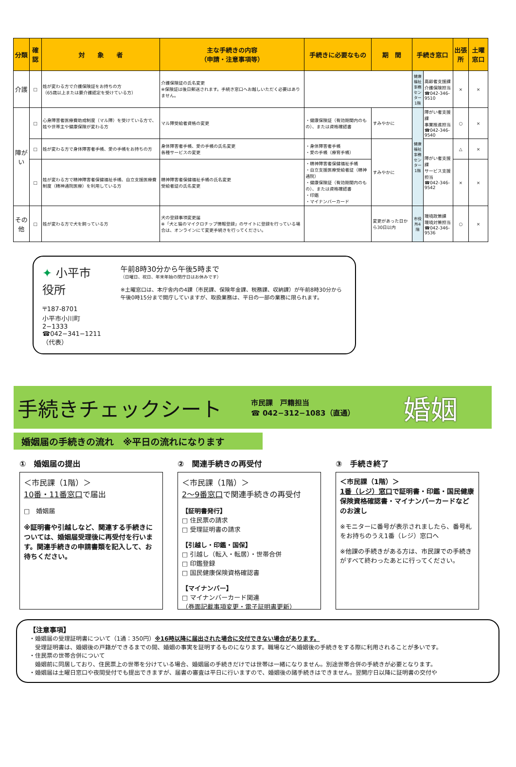| 分類 | 確認 | 対 象 者 | 主な手続きの内容 （申請・注意事項等） | 手続きに必要なもの | 期 間 | 手続き窓口 | | 出張所 | 土曜窓口 |
| --- | --- | --- | --- | --- | --- | --- | --- | --- | --- |
| 介護 | □ | 姓が変わる方で介護保険証をお持ちの方 （65歳以上または要介護認定を受けている方） | 介護保険証の氏名変更 ※保険証は後日郵送されます。手続き窓口へお越しいただく必要はありません。 | | | 健康福祉事務センター1階 | 高齢者支援課 介護保険担当 ☎042-346-9510 | × | × |
| 障がい | □ | 心身障害者医療費助成制度（マル障）を受けている方で、姓や世帯主や健康保険が変わる方 | マル障受給者資格の変更 | ・健康保険証（有効期間内のもの）、または資格確認書 | すみやかに | 健康福祉事務センター1階 | 障がい者支援課 事業推進担当 ☎042-346-9540 | ○ | × |
| | □ | 姓が変わる方で身体障害者手帳、愛の手帳をお持ちの方 | 身体障害者手帳、愛の手帳の氏名変更 各種サービスの変更 | ・身体障害者手帳 ・愛の手帳（療育手帳） | すみやかに | | 障がい者支援課 サービス支援担当 ☎042-346-9542 | △ | × |
| | □ | 姓が変わる方で精神障害者保健福祉手帳、自立支援医療費制度（精神通院医療）を利用している方 | 精神障害者保健福祉手帳の氏名変更 受給者証の氏名変更 | ・精神障害者保健福祉手帳 ・自立支援医療受給者証（精神通院） ・健康保険証（有効期間内のもの）、または資格確認書 ・印鑑 ・マイナンバーカード | | | | × | × |
| その他 | □ | 姓が変わる方で犬を飼っている方 | 犬の登録事項変更届 ※「犬と猫のマイクロチップ情報登録」のサイトに登録を行っている場合は、オンラインにて変更手続きを行ってください。 | | 変更があった日から30日以内 | 市役所4階 | 環境政策課 環境対策担当 ☎042-346-9536 | ○ | × |
✦ 小平市役所
〒187-8701
小平市小川町2−1333
☎042−341−1211（代表）
午前8時30分から午後5時まで
（日曜日、祝日、年末年始の閉庁日はお休みです）
※土曜窓口は、本庁舎内の4課（市民課、保険年金課、税務課、収納課）が午前8時30分から午後0時15分まで開庁していますが、取扱業務は、平日の一部の業務に限られます。
手続きチェックシート
市民課　戸籍担当
☎ 042−312−1083（直通）
婚姻
婚姻届の手続きの流れ　※平日の流れになります
①　婚姻届の提出
＜市民課（1階）＞
10番・11番窓口で届出
□　婚姻届
※証明書や引越しなど、関連する手続きについては、婚姻届受理後に再受付を行います。関連手続きの申請書類を記入して、お待ちください。
②　関連手続きの再受付
＜市民課（1階）＞
2〜9番窓口で関連手続きの再受付
【証明書発行】
□ 住民票の請求
□ 受理証明書の請求
【引越し・印鑑・国保】
□ 引越し（転入・転居）・世帯合併
□ 印鑑登録
□ 国民健康保険資格確認書
【マイナンバー】
□ マイナンバーカード関連
（券面記載事項変更・電子証明書更新）
③　手続き終了
＜市民課（1階）＞
1番（レジ）窓口で証明書・印鑑・国民健康保険資格確認書・マイナンバーカードなどのお渡し
※モニターに番号が表示されましたら、番号札をお持ちのうえ1番（レジ）窓口へ
※他課の手続きがある方は、市民課での手続きがすべて終わったあとに行ってください。
【注意事項】
・婚姻届の受理証明書について（1通：350円）※16時以降に届出された場合に交付できない場合があります。
　受理証明書は、婚姻後の戸籍ができるまでの間、婚姻の事実を証明するものになります。職場などへ婚姻後の手続きをする際に利用されることが多いです。
・住民票の世帯合併について
　婚姻前に同居しており、住民票上の世帯を分けている場合、婚姻届の手続きだけでは世帯は一緒になりません。別途世帯合併の手続きが必要となります。
・婚姻届は土曜日窓口や夜間受付でも提出できますが、届書の審査は平日に行いますので、婚姻後の諸手続きはできません。翌開庁日以降に証明書の交付や